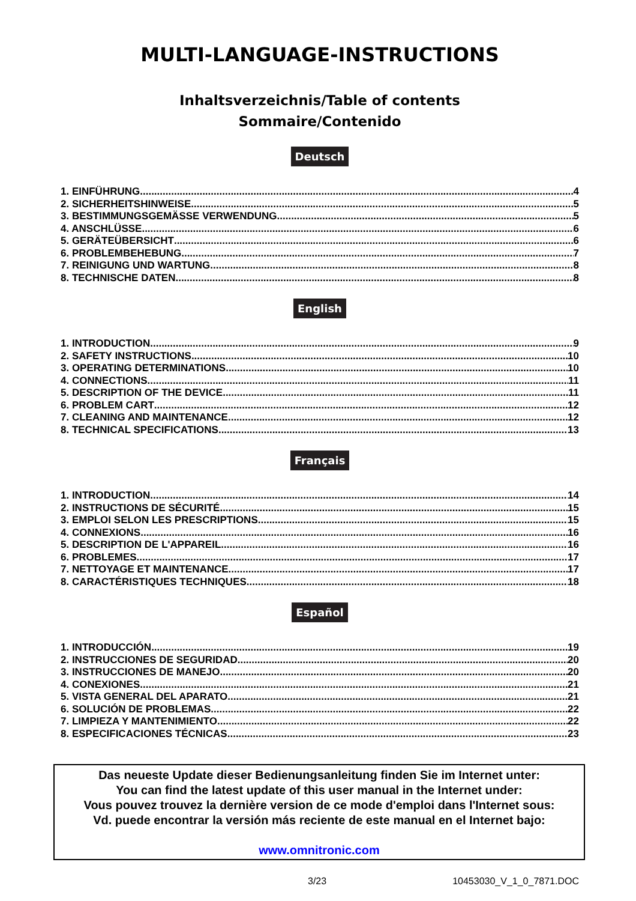MULTI-LANGUAGE-INSTRUCTIONS
Inhaltsverzeichnis/Table of contents
Sommaire/Contenido
Deutsch
1. EINFÜHRUNG 4
2. SICHERHEITSHINWEISE 5
3. BESTIMMUNGSGEMÄSSE VERWENDUNG 5
4. ANSCHLÜSSE 6
5. GERÄTEÜBERSICHT 6
6. PROBLEMBEHEBUNG 7
7. REINIGUNG UND WARTUNG 8
8. TECHNISCHE DATEN 8
English
1. INTRODUCTION 9
2. SAFETY INSTRUCTIONS 10
3. OPERATING DETERMINATIONS 10
4. CONNECTIONS 11
5. DESCRIPTION OF THE DEVICE 11
6. PROBLEM CART 12
7. CLEANING AND MAINTENANCE 12
8. TECHNICAL SPECIFICATIONS 13
Français
1. INTRODUCTION 14
2. INSTRUCTIONS DE SÉCURITÉ 15
3. EMPLOI SELON LES PRESCRIPTIONS 15
4. CONNEXIONS 16
5. DESCRIPTION DE L'APPAREIL 16
6. PROBLEMES 17
7. NETTOYAGE ET MAINTENANCE 17
8. CARACTÉRISTIQUES TECHNIQUES 18
Español
1. INTRODUCCIÓN 19
2. INSTRUCCIONES DE SEGURIDAD 20
3. INSTRUCCIONES DE MANEJO 20
4. CONEXIONES 21
5. VISTA GENERAL DEL APARATO 21
6. SOLUCIÓN DE PROBLEMAS 22
7. LIMPIEZA Y MANTENIMIENTO 22
8. ESPECIFICACIONES TÉCNICAS 23
Das neueste Update dieser Bedienungsanleitung finden Sie im Internet unter:
You can find the latest update of this user manual in the Internet under:
Vous pouvez trouvez la dernière version de ce mode d'emploi dans l'Internet sous:
Vd. puede encontrar la versión más reciente de este manual en el Internet bajo:
www.omnitronic.com
3/23 10453030_V_1_0_7871.DOC